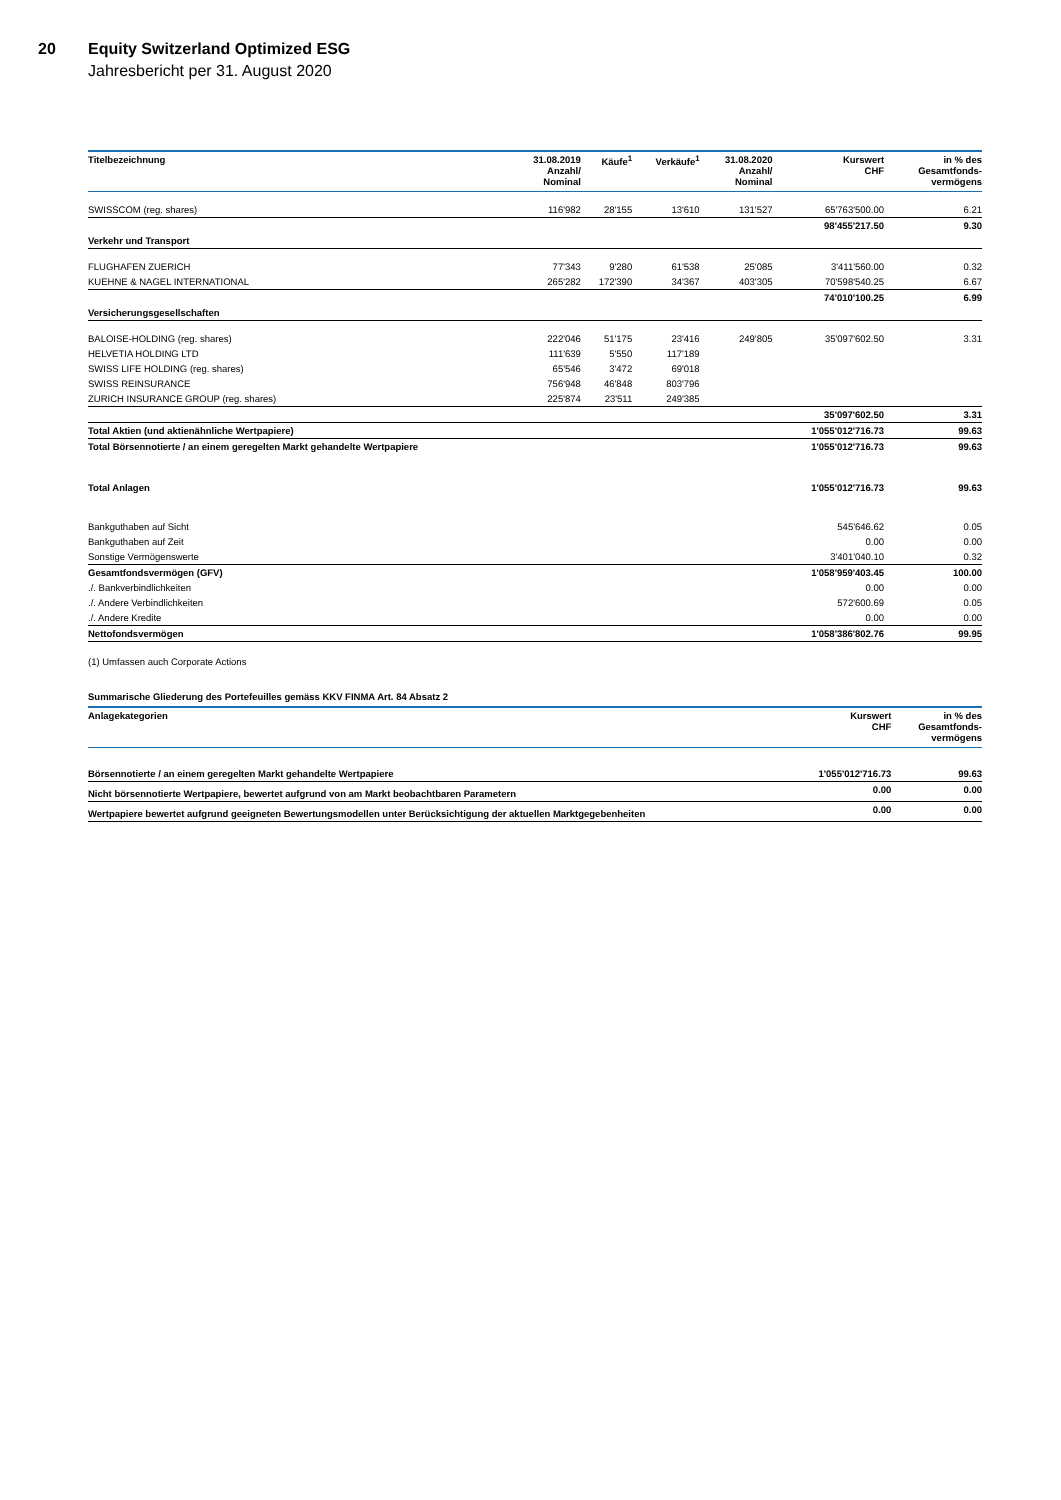20 Equity Switzerland Optimized ESG
Jahresbericht per 31. August 2020
| Titelbezeichnung | 31.08.2019 Anzahl/ Nominal | Käufe<sup>1</sup> | Verkäufe<sup>1</sup> | 31.08.2020 Anzahl/ Nominal | Kurswert CHF | in % des Gesamtfonds- vermögens |
| --- | --- | --- | --- | --- | --- | --- |
| SWISSCOM (reg. shares) | 116'982 | 28'155 | 13'610 | 131'527 | 65'763'500.00 | 6.21 |
| | | | | | 98'455'217.50 | 9.30 |
| Verkehr und Transport | | | | | | |
| FLUGHAFEN ZUERICH | 77'343 | 9'280 | 61'538 | 25'085 | 3'411'560.00 | 0.32 |
| KUEHNE & NAGEL INTERNATIONAL | 265'282 | 172'390 | 34'367 | 403'305 | 70'598'540.25 | 6.67 |
| | | | | | 74'010'100.25 | 6.99 |
| Versicherungsgesellschaften | | | | | | |
| BALOISE-HOLDING (reg. shares) | 222'046 | 51'175 | 23'416 | 249'805 | 35'097'602.50 | 3.31 |
| HELVETIA HOLDING LTD | 111'639 | 5'550 | 117'189 | | | |
| SWISS LIFE HOLDING (reg. shares) | 65'546 | 3'472 | 69'018 | | | |
| SWISS REINSURANCE | 756'948 | 46'848 | 803'796 | | | |
| ZURICH INSURANCE GROUP (reg. shares) | 225'874 | 23'511 | 249'385 | | | |
| | | | | | 35'097'602.50 | 3.31 |
| Total Aktien (und aktienähnliche Wertpapiere) | | | | | 1'055'012'716.73 | 99.63 |
| Total Börsennotierte / an einem geregelten Markt gehandelte Wertpapiere | | | | | 1'055'012'716.73 | 99.63 |
| Total Anlagen | | | | | 1'055'012'716.73 | 99.63 |
| Bankguthaben auf Sicht | | | | | 545'646.62 | 0.05 |
| Bankguthaben auf Zeit | | | | | 0.00 | 0.00 |
| Sonstige Vermögenswerte | | | | | 3'401'040.10 | 0.32 |
| Gesamtfondsvermögen (GFV) | | | | | 1'058'959'403.45 | 100.00 |
| ./. Bankverbindlichkeiten | | | | | 0.00 | 0.00 |
| ./. Andere Verbindlichkeiten | | | | | 572'600.69 | 0.05 |
| ./. Andere Kredite | | | | | 0.00 | 0.00 |
| Nettofondsvermögen | | | | | 1'058'386'802.76 | 99.95 |
(1) Umfassen auch Corporate Actions
Summarische Gliederung des Portefeuilles gemäss KKV FINMA Art. 84 Absatz 2
| Anlagekategorien | Kurswert CHF | in % des Gesamtfonds- vermögens |
| --- | --- | --- |
| Börsennotierte / an einem geregelten Markt gehandelte Wertpapiere | 1'055'012'716.73 | 99.63 |
| Nicht börsennotierte Wertpapiere, bewertet aufgrund von am Markt beobachtbaren Parametern | 0.00 | 0.00 |
| Wertpapiere bewertet aufgrund geeigneten Bewertungsmodellen unter Berücksichtigung der aktuellen Marktgegebenheiten | 0.00 | 0.00 |